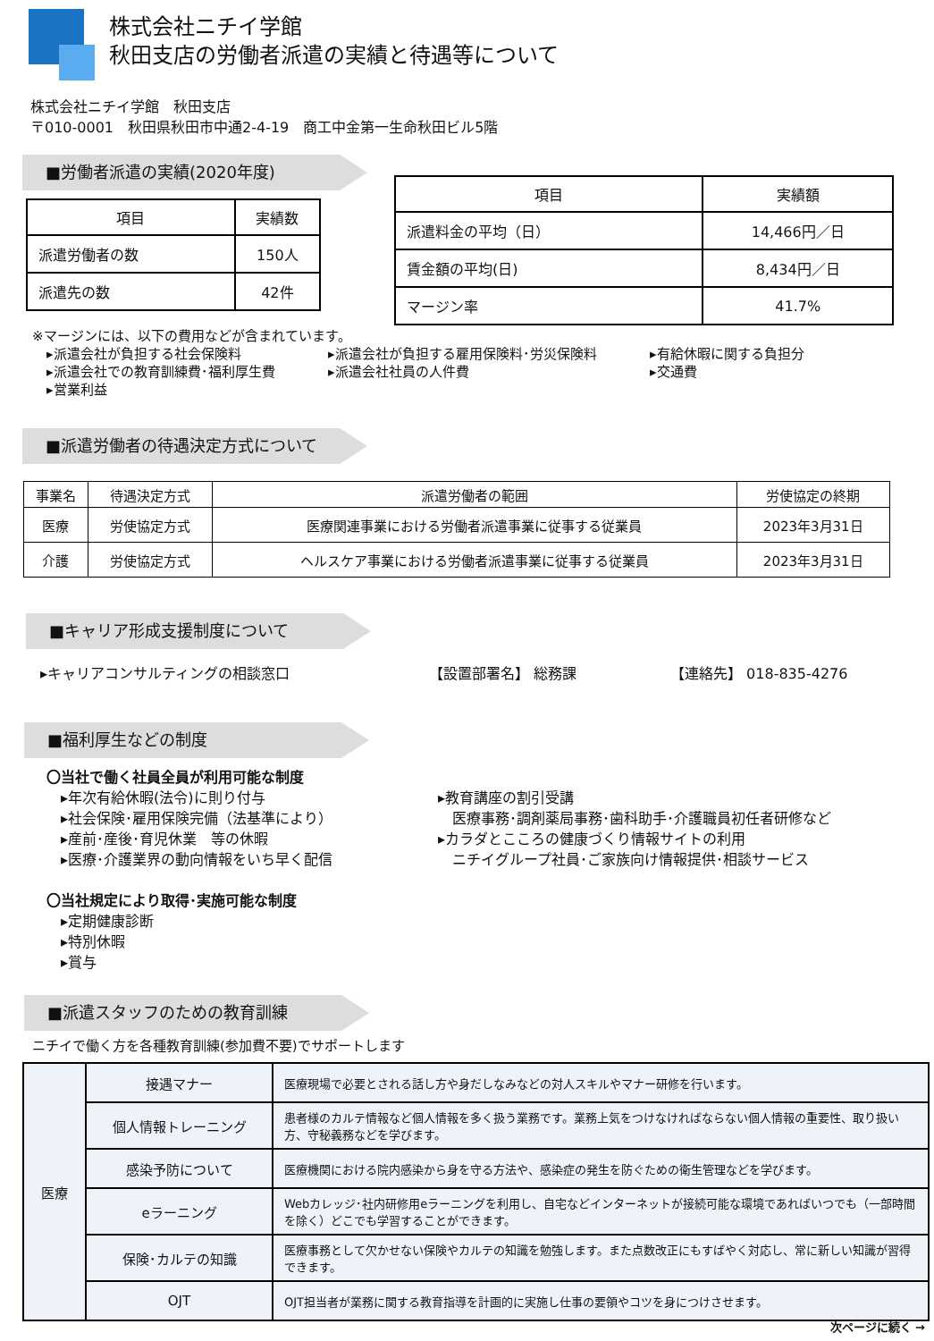株式会社ニチイ学館
秋田支店の労働者派遣の実績と待遇等について
株式会社ニチイ学館　秋田支店
〒010-0001　秋田県秋田市中通2-4-19　商工中金第一生命秋田ビル5階
■労働者派遣の実績(2020年度)
| 項目 | 実績数 |
| --- | --- |
| 派遣労働者の数 | 150人 |
| 派遣先の数 | 42件 |
| 項目 | 実績額 |
| --- | --- |
| 派遣料金の平均（日） | 14,466円／日 |
| 賃金額の平均(日) | 8,434円／日 |
| マージン率 | 41.7% |
※マージンには、以下の費用などが含まれています。
▸派遣会社が負担する社会保険料 ▸派遣会社が負担する雇用保険料･労災保険料 ▸有給休暇に関する負担分 ▸派遣会社での教育訓練費･福利厚生費 ▸派遣会社社員の人件費 ▸交通費 ▸営業利益
■派遣労働者の待遇決定方式について
| 事業名 | 待遇決定方式 | 派遣労働者の範囲 | 労使協定の終期 |
| --- | --- | --- | --- |
| 医療 | 労使協定方式 | 医療関連事業における労働者派遣事業に従事する従業員 | 2023年3月31日 |
| 介護 | 労使協定方式 | ヘルスケア事業における労働者派遣事業に従事する従業員 | 2023年3月31日 |
■キャリア形成支援制度について
▸キャリアコンサルティングの相談窓口 【設置部署名】 総務課 【連絡先】 018-835-4276
■福利厚生などの制度
〇当社で働く社員全員が利用可能な制度
　▸年次有給休暇(法令)に則り付与
　▸社会保険･雇用保険完備（法基準により）
　▸産前･産後･育児休業　等の休暇
　▸医療･介護業界の動向情報をいち早く配信
〇当社規定により取得･実施可能な制度
　▸定期健康診断
　▸特別休暇
　▸賞与
▸教育講座の割引受講
　医療事務･調剤薬局事務･歯科助手･介護職員初任者研修など
▸カラダとこころの健康づくり情報サイトの利用
　ニチイグループ社員･ご家族向け情報提供･相談サービス
■派遣スタッフのための教育訓練
ニチイで働く方を各種教育訓練(参加費不要)でサポートします
| 医療 | 接遇マナー | 医療現場で必要とされる話し方や身だしなみなどの対人スキルやマナー研修を行います。 |
| | 個人情報トレーニング | 患者様のカルテ情報など個人情報を多く扱う業務です。業務上気をつけなければならない個人情報の重要性、取り扱い方、守秘義務などを学びます。 |
| | 感染予防について | 医療機関における院内感染から身を守る方法や、感染症の発生を防ぐための衛生管理などを学びます。 |
| | eラーニング | Webカレッジ･社内研修用eラーニングを利用し、自宅などインターネットが接続可能な環境であればいつでも（一部時間を除く）どこでも学習することができます。 |
| | 保険･カルテの知識 | 医療事務として欠かせない保険やカルテの知識を勉強します。また点数改正にもすばやく対応し、常に新しい知識が習得できます。 |
| | OJT | OJT担当者が業務に関する教育指導を計画的に実施し仕事の要領やコツを身につけさせます。 |
次ページに続く →